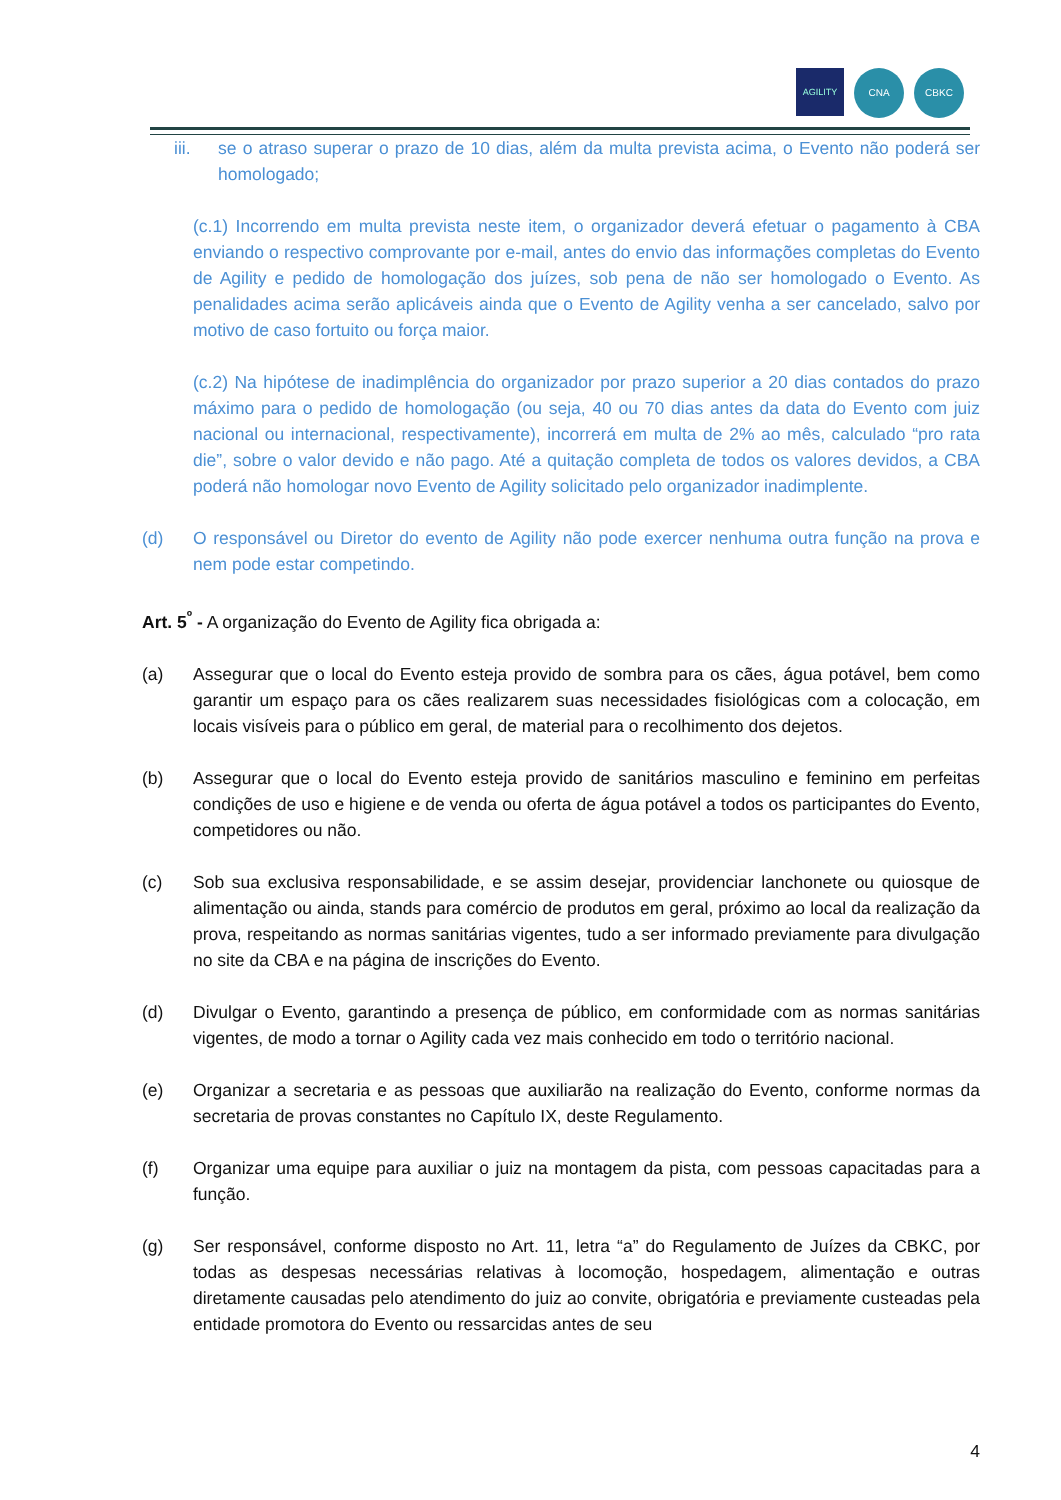AGILITY
CNA CBKC
iii. se o atraso superar o prazo de 10 dias, além da multa prevista acima, o Evento não poderá ser homologado;
(c.1) Incorrendo em multa prevista neste item, o organizador deverá efetuar o pagamento à CBA enviando o respectivo comprovante por e-mail, antes do envio das informações completas do Evento de Agility e pedido de homologação dos juízes, sob pena de não ser homologado o Evento. As penalidades acima serão aplicáveis ainda que o Evento de Agility venha a ser cancelado, salvo por motivo de caso fortuito ou força maior.
(c.2) Na hipótese de inadimplência do organizador por prazo superior a 20 dias contados do prazo máximo para o pedido de homologação (ou seja, 40 ou 70 dias antes da data do Evento com juiz nacional ou internacional, respectivamente), incorrerá em multa de 2% ao mês, calculado “pro rata die”, sobre o valor devido e não pago. Até a quitação completa de todos os valores devidos, a CBA poderá não homologar novo Evento de Agility solicitado pelo organizador inadimplente.
(d) O responsável ou Diretor do evento de Agility não pode exercer nenhuma outra função na prova e nem pode estar competindo.
Art. 5<sup>º</sup> - A organização do Evento de Agility fica obrigada a:
(a) Assegurar que o local do Evento esteja provido de sombra para os cães, água potável, bem como garantir um espaço para os cães realizarem suas necessidades fisiológicas com a colocação, em locais visíveis para o público em geral, de material para o recolhimento dos dejetos.
(b) Assegurar que o local do Evento esteja provido de sanitários masculino e feminino em perfeitas condições de uso e higiene e de venda ou oferta de água potável a todos os participantes do Evento, competidores ou não.
(c) Sob sua exclusiva responsabilidade, e se assim desejar, providenciar lanchonete ou quiosque de alimentação ou ainda, stands para comércio de produtos em geral, próximo ao local da realização da prova, respeitando as normas sanitárias vigentes, tudo a ser informado previamente para divulgação no site da CBA e na página de inscrições do Evento.
(d) Divulgar o Evento, garantindo a presença de público, em conformidade com as normas sanitárias vigentes, de modo a tornar o Agility cada vez mais conhecido em todo o território nacional.
(e) Organizar a secretaria e as pessoas que auxiliarão na realização do Evento, conforme normas da secretaria de provas constantes no Capítulo IX, deste Regulamento.
(f) Organizar uma equipe para auxiliar o juiz na montagem da pista, com pessoas capacitadas para a função.
(g) Ser responsável, conforme disposto no Art. 11, letra “a” do Regulamento de Juízes da CBKC, por todas as despesas necessárias relativas à locomoção, hospedagem, alimentação e outras diretamente causadas pelo atendimento do juiz ao convite, obrigatória e previamente custeadas pela entidade promotora do Evento ou ressarcidas antes de seu
4